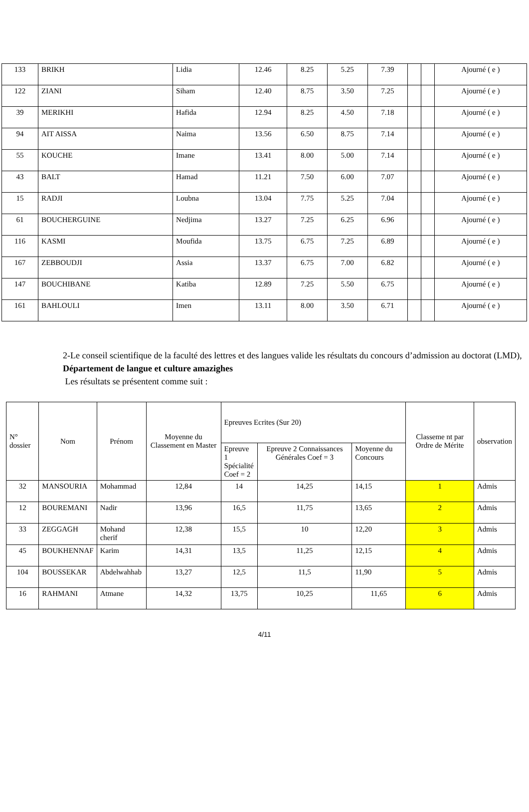| 133 | BRIKH | Lidia | 12.46 | 8.25 | 5.25 | 7.39 | | | Ajourné ( e ) |
| 122 | ZIANI | Siham | 12.40 | 8.75 | 3.50 | 7.25 | | | Ajourné ( e ) |
| 39 | MERIKHI | Hafida | 12.94 | 8.25 | 4.50 | 7.18 | | | Ajourné ( e ) |
| 94 | AIT AISSA | Naima | 13.56 | 6.50 | 8.75 | 7.14 | | | Ajourné ( e ) |
| 55 | KOUCHE | Imane | 13.41 | 8.00 | 5.00 | 7.14 | | | Ajourné ( e ) |
| 43 | BALT | Hamad | 11.21 | 7.50 | 6.00 | 7.07 | | | Ajourné ( e ) |
| 15 | RADJI | Loubna | 13.04 | 7.75 | 5.25 | 7.04 | | | Ajourné ( e ) |
| 61 | BOUCHERGUINE | Nedjima | 13.27 | 7.25 | 6.25 | 6.96 | | | Ajourné ( e ) |
| 116 | KASMI | Moufida | 13.75 | 6.75 | 7.25 | 6.89 | | | Ajourné ( e ) |
| 167 | ZEBBOUDJI | Assia | 13.37 | 6.75 | 7.00 | 6.82 | | | Ajourné ( e ) |
| 147 | BOUCHIBANE | Katiba | 12.89 | 7.25 | 5.50 | 6.75 | | | Ajourné ( e ) |
| 161 | BAHLOULI | Imen | 13.11 | 8.00 | 3.50 | 6.71 | | | Ajourné ( e ) |
2-Le conseil scientifique de la faculté des lettres et des langues valide les résultats du concours d’admission au doctorat (LMD),
Département de langue et culture amazighes
Les résultats se présentent comme suit :
| N° dossier | Nom | Prénom | Moyenne du Classement en Master | Epreuves Ecrites (Sur 20) | | | Classeme nt par Ordre de Mérite | observation |
| --- | --- | --- | --- | --- | --- | --- | --- | --- |
| | | | | Epreuve 1 Spécialité Coef = 2 | Epreuve 2 Connaissances Générales Coef = 3 | Moyenne du Concours | | |
| 32 | MANSOURIA | Mohammad | 12,84 | 14 | 14,25 | 14,15 | 1 | Admis |
| 12 | BOUREMANI | Nadir | 13,96 | 16,5 | 11,75 | 13,65 | 2 | Admis |
| 33 | ZEGGAGH | Mohand cherif | 12,38 | 15,5 | 10 | 12,20 | 3 | Admis |
| 45 | BOUKHENNAF | Karim | 14,31 | 13,5 | 11,25 | 12,15 | 4 | Admis |
| 104 | BOUSSEKAR | Abdelwahhab | 13,27 | 12,5 | 11,5 | 11,90 | 5 | Admis |
| 16 | RAHMANI | Atmane | 14,32 | 13,75 | 10,25 | 11,65 | 6 | Admis |
4/11